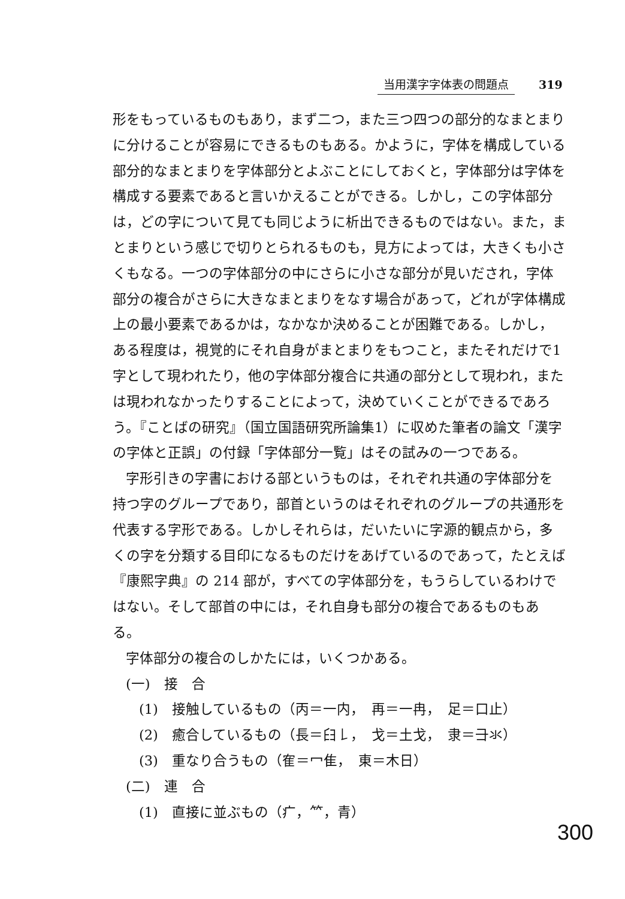当用漢字字体表の問題点 319
形をもっているものもあり，まず二つ，また三つ四つの部分的なまとまりに分けることが容易にできるものもある。かように，字体を構成している部分的なまとまりを字体部分とよぶことにしておくと，字体部分は字体を構成する要素であると言いかえることができる。しかし，この字体部分は，どの字について見ても同じように析出できるものではない。また，まとまりという感じで切りとられるものも，見方によっては，大きくも小さくもなる。一つの字体部分の中にさらに小さな部分が見いだされ，字体部分の複合がさらに大きなまとまりをなす場合があって，どれが字体構成上の最小要素であるかは，なかなか決めることが困難である。しかし，ある程度は，視覚的にそれ自身がまとまりをもつこと，またそれだけで1字として現われたり，他の字体部分複合に共通の部分として現われ，または現われなかったりすることによって，決めていくことができるであろう。『ことばの研究』（国立国語研究所論集1）に収めた筆者の論文「漢字の字体と正誤」の付録「字体部分一覧」はその試みの一つである。
字形引きの字書における部というものは，それぞれ共通の字体部分を持つ字のグループであり，部首というのはそれぞれのグループの共通形を代表する字形である。しかしそれらは，だいたいに字源的観点から，多くの字を分類する目印になるものだけをあげているのであって，たとえば『康熙字典』の 214 部が，すべての字体部分を，もうらしているわけではない。そして部首の中には，それ自身も部分の複合であるものもある。
字体部分の複合のしかたには，いくつかある。
(一)　接　合
(1)　接触しているもの（丙＝一内，　再＝一冉，　足＝口止）
(2)　癒合しているもの（長＝⺽𠄌，　戈＝土戈，　隶＝⺕氺）
(3)　重なり合うもの（隺＝冖隹，　東＝木日）
(二)　連　合
(1)　直接に並ぶもの（疒，⺮，青）
300